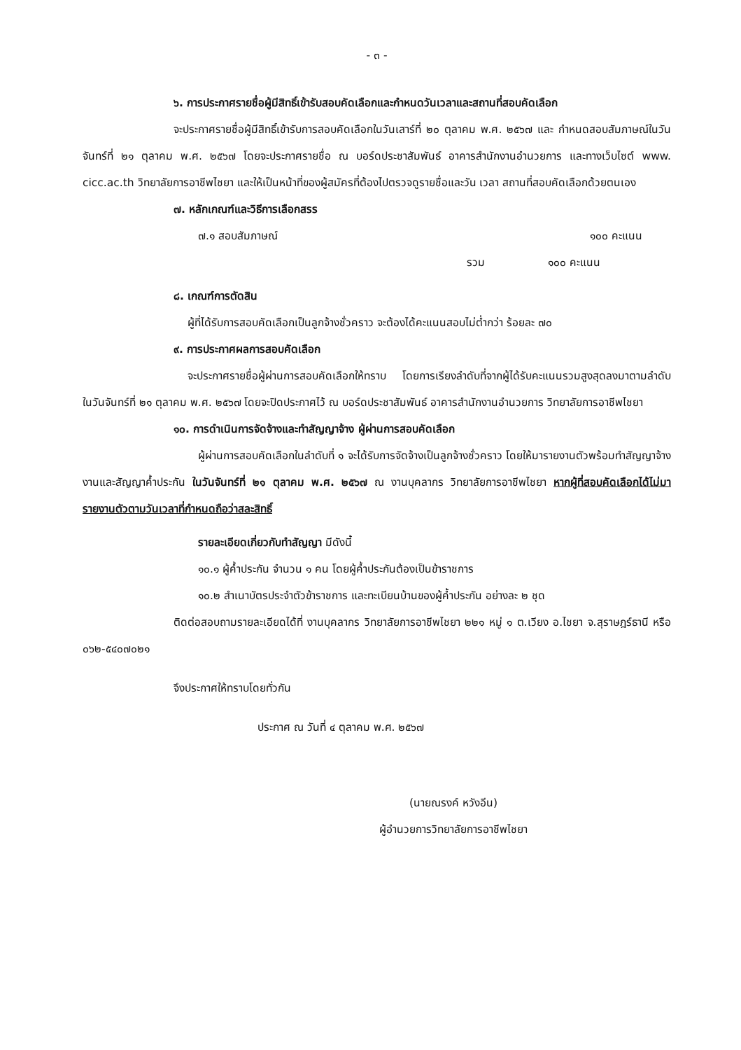- ๓ -
๖. การประกาศรายชื่อผู้มีสิทธิ์เข้ารับสอบคัดเลือกและกำหนดวันเวลาและสถานที่สอบคัดเลือก
จะประกาศรายชื่อผู้มีสิทธิ์เข้ารับการสอบคัดเลือกในวันเสาร์ที่ ๒๐ ตุลาคม พ.ศ. ๒๕๖๗ และ กำหนดสอบสัมภาษณ์ในวันจันทร์ที่ ๒๑ ตุลาคม พ.ศ. ๒๕๖๗ โดยจะประกาศรายชื่อ ณ บอร์ดประชาสัมพันธ์ อาคารสำนักงานอำนวยการ และทางเว็บไซต์ www. cicc.ac.th วิทยาลัยการอาชีพไชยา และให้เป็นหน้าที่ของผู้สมัครที่ต้องไปตรวจดูรายชื่อและวัน เวลา สถานที่สอบคัดเลือกด้วยตนเอง
๗. หลักเกณฑ์และวิธีการเลือกสรร
๗.๑ สอบสัมภาษณ์ ๑๐๐ คะแนน
รวม ๑๐๐ คะแนน
๘. เกณฑ์การตัดสิน
ผู้ที่ได้รับการสอบคัดเลือกเป็นลูกจ้างชั่วคราว จะต้องได้คะแนนสอบไม่ต่ำกว่า ร้อยละ ๗๐
๙. การประกาศผลการสอบคัดเลือก
จะประกาศรายชื่อผู้ผ่านการสอบคัดเลือกให้ทราบ โดยการเรียงลำดับที่จากผู้ได้รับคะแนนรวมสูงสุดลงมาตามลำดับ ในวันจันทร์ที่ ๒๑ ตุลาคม พ.ศ. ๒๕๖๗ โดยจะปิดประกาศไว้ ณ บอร์ดประชาสัมพันธ์ อาคารสำนักงานอำนวยการ วิทยาลัยการอาชีพไชยา
๑๐. การดำเนินการจัดจ้างและทำสัญญาจ้าง ผู้ผ่านการสอบคัดเลือก
ผู้ผ่านการสอบคัดเลือกในลำดับที่ ๑ จะได้รับการจัดจ้างเป็นลูกจ้างชั่วคราว โดยให้มารายงานตัวพร้อมทำสัญญาจ้างงานและสัญญาค้ำประกัน ในวันจันทร์ที่ ๒๑ ตุลาคม พ.ศ. ๒๕๖๗ ณ งานบุคลากร วิทยาลัยการอาชีพไชยา หากผู้ที่สอบคัดเลือกได้ไม่มารายงานตัวตามวันเวลาที่กำหนดถือว่าสละสิทธิ์
รายละเอียดเกี่ยวกับทำสัญญา มีดังนี้
๑๐.๑ ผู้ค้ำประกัน จำนวน ๑ คน โดยผู้ค้ำประกันต้องเป็นข้าราชการ
๑๐.๒ สำเนาบัตรประจำตัวข้าราชการ และทะเบียนบ้านของผู้ค้ำประกัน อย่างละ ๒ ชุด
ติดต่อสอบถามรายละเอียดได้ที่ งานบุคลากร วิทยาลัยการอาชีพไชยา ๒๒๑ หมู่ ๑ ต.เวียง อ.ไชยา จ.สุราษฎร์ธานี หรือ ๐๖๒-๕๔๐๗๐๒๑
จึงประกาศให้ทราบโดยทั่วกัน
ประกาศ ณ วันที่ ๔ ตุลาคม พ.ศ. ๒๕๖๗
(นายณรงค์ หวังอีน)
ผู้อำนวยการวิทยาลัยการอาชีพไชยา